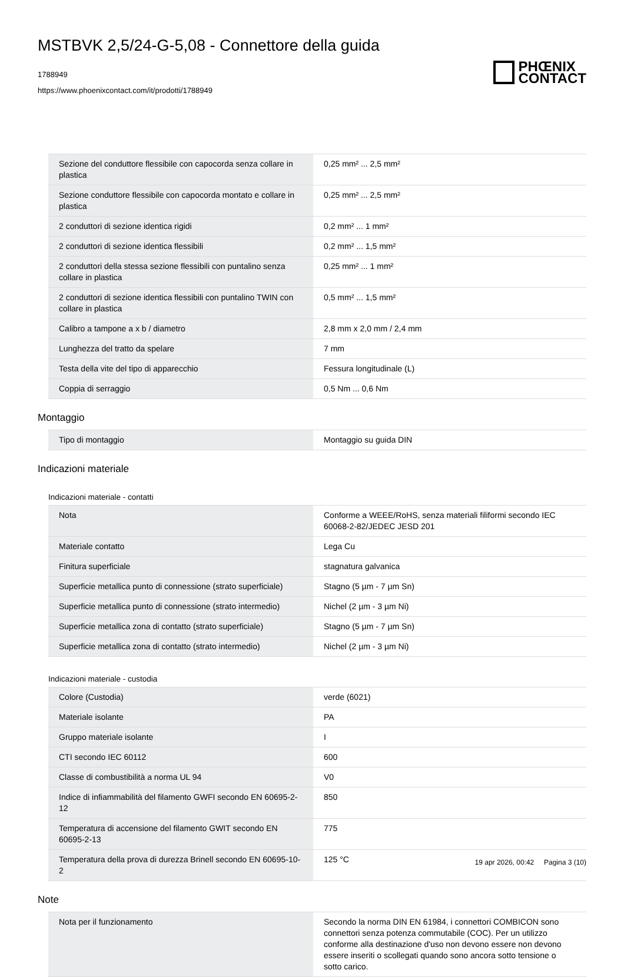MSTBVK 2,5/24-G-5,08 - Connettore della guida
1788949
https://www.phoenixcontact.com/it/prodotti/1788949
PHŒNIX
CONTACT
| Sezione del conduttore flessibile con capocorda senza collare in plastica | 0,25 mm² ... 2,5 mm² |
| Sezione conduttore flessibile con capocorda montato e collare in plastica | 0,25 mm² ... 2,5 mm² |
| 2 conduttori di sezione identica rigidi | 0,2 mm² ... 1 mm² |
| 2 conduttori di sezione identica flessibili | 0,2 mm² ... 1,5 mm² |
| 2 conduttori della stessa sezione flessibili con puntalino senza collare in plastica | 0,25 mm² ... 1 mm² |
| 2 conduttori di sezione identica flessibili con puntalino TWIN con collare in plastica | 0,5 mm² ... 1,5 mm² |
| Calibro a tampone a x b / diametro | 2,8 mm x 2,0 mm / 2,4 mm |
| Lunghezza del tratto da spelare | 7 mm |
| Testa della vite del tipo di apparecchio | Fessura longitudinale (L) |
| Coppia di serraggio | 0,5 Nm ... 0,6 Nm |
Montaggio
| Tipo di montaggio | Montaggio su guida DIN |
Indicazioni materiale
Indicazioni materiale - contatti
| Nota | Conforme a WEEE/RoHS, senza materiali filiformi secondo IEC 60068-2-82/JEDEC JESD 201 |
| Materiale contatto | Lega Cu |
| Finitura superficiale | stagnatura galvanica |
| Superficie metallica punto di connessione (strato superficiale) | Stagno (5 µm - 7 µm Sn) |
| Superficie metallica punto di connessione (strato intermedio) | Nichel (2 µm - 3 µm Ni) |
| Superficie metallica zona di contatto (strato superficiale) | Stagno (5 µm - 7 µm Sn) |
| Superficie metallica zona di contatto (strato intermedio) | Nichel (2 µm - 3 µm Ni) |
Indicazioni materiale - custodia
| Colore (Custodia) | verde (6021) |
| Materiale isolante | PA |
| Gruppo materiale isolante | I |
| CTI secondo IEC 60112 | 600 |
| Classe di combustibilità a norma UL 94 | V0 |
| Indice di infiammabilità del filamento GWFI secondo EN 60695-2-12 | 850 |
| Temperatura di accensione del filamento GWIT secondo EN 60695-2-13 | 775 |
| Temperatura della prova di durezza Brinell secondo EN 60695-10-2 | 125 °C |
Note
| Nota per il funzionamento | Secondo la norma DIN EN 61984, i connettori COMBICON sono connettori senza potenza commutabile (COC). Per un utilizzo conforme alla destinazione d'uso non devono essere non devono essere inseriti o scollegati quando sono ancora sotto tensione o sotto carico. |
19 apr 2026, 00:42 Pagina 3 (10)